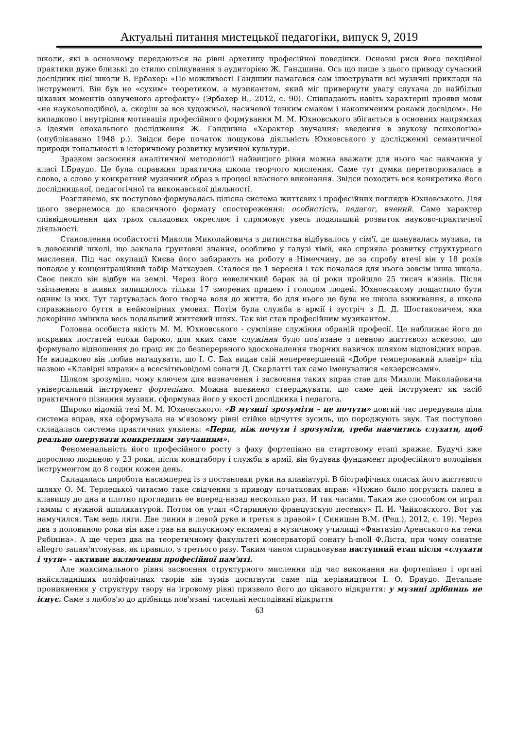Актуальні питання мистецької педагогіки, випуск 9, 2019
школи, які в основному передаються на рівні архетипу професійної поведінки. Основні риси його лекційної практики дуже близькі до стилю спілкування з аудиторією Ж. Гандшина. Ось що пише з цього приводу сучасний дослідник цієї школи В. Ербахер: «По можливості Гандшин намагався сам ілюструвати всі музичні приклади на інструменті. Він був не «сухим» теоретиком, а музикантом, який міг привернути увагу слухача до найбільш цікавих моментів озвученого артефакту» (Эрбахер В., 2012, с. 90). Співпадають навіть характерні прояви мови «не науковоподібної, а, скоріш за все художньої, насиченої тонким смаком і накопиченим роками досвідом». Не випадково і внутрішня мотивація професійного формування М. М. Юхновського збігається в основних напрямках з ідеями епохального дослідження Ж. Гандшина «Характер звучання: введення в звукову психологію» (опублікавано 1948 р.). Звідси бере початок пошукова діяльність Юхновського у дослідженні семантичної природи тональності в історичному розвитку музичної культури.
Зразком засвоєння аналітичної методології найвищого рівня можна вважати для нього час навчання у класі І.Браудо. Це була справжня практична школа творчого мислення. Саме тут думка перетворювалась в слово, а слово у конкретний музичний образ в процесі власного виконання. Звідси походить вся конкретика його дослідницької, педагогічної та виконавської діяльності.
Розглянемо, як поступово формувалась цілісна система життєвих і професійних поглядів Юхновського. Для цього звернемося до класичного формату спостереження: особистість, педагог, вчений. Саме характер співвідношення цих трьох складових окреслює і спрямовує увесь подальший розвиток науково-практичної діяльності.
Становлення особистості Миколи Миколайовича з дитинства відбувалось у сім'ї, де шанувалась музика, та в довоєнній школі, що заклала ґрунтовні знання, особливо у галузі хімії, яка сприяла розвитку структурного мислення. Під час окупації Києва його забирають на роботу в Німеччину, де за спробу втечі він у 18 років попадає у концентраційний табір Матхаузен. Сталося це 1 вересня і так почалася для нього зовсім інша школа. Своє пекло він відбув на землі. Через його невеличкий барак за ці роки пройшло 25 тисяч в'язнів. Після звільнення в живих залишилось тільки 17 зморених працею і голодом людей. Юхновському пощастило бути одним із них. Тут гартувалась його творча воля до життя, бо для нього це була не школа виживання, а школа справжнього буття в неймовірних умовах. Потім була служба в армії і зустріч з Д. Д. Шостаковичем, яка докорінно змінила весь подальший життєвий шлях. Так він став професійним музикантом.
Головна особиста якість М. М. Юхновського - сумлінне служіння обраній професії. Це наближає його до яскравих постатей епохи бароко, для яких саме служіння було пов'язане з певною життєвою аскезою, що формувало відношення до праці як до безперервного вдосконалення творчих навичок шляхом відповідних вправ. Не випадково він любив нагадувати, що І. С. Бах видав свій неперевершений «Добре темперований клавір» під назвою «Клавірні вправи» а всесвітньовідомі сонати Д. Скарлатті так само іменувалися «екзерсисами».
Цілком зрозуміло, чому ключем для визначення і засвоєння таких вправ став для Миколи Миколайовича універсальний інструмент фортепіано. Можна впевнено стверджувати, що саме цей інструмент як засіб практичного пізнання музики, сформував його у якості дослідника і педагога.
Широко відомій тезі М. М. Юхновського: «В музиці зрозуміти – це почути» довгий час передувала ціла система вправ, яка сформувала на м'язовому рівні стійке відчуття зусиль, що породжують звук. Так поступово складалась система практичних уявлень: «Перш, ніж почути і зрозуміти, треба навчитись слухати, щоб реально оперувати конкретним звучанням».
Феноменальність його професійного росту з фаху фортепіано на стартовому етапі вражає. Будучі вже дорослою людиною у 23 роки, після концтабору і служби в армії, він будував фундамент професійного володіння інструментом до 8 годин кожен день.
Складалась цяробота насамперед із з постановки руки на клавіатурі. В біографічних описах його життєвого шляху О. М. Терлецької читаємо таке свідчення з приводу початкових вправ: «Нужно было погрузить палец в клавишу до дна и плотно прогладить ее вперед-назад несколько раз. И так часами. Таким же способом он играл гаммы с нужной аппликатурой. Потом он учил «Старинную французскую песенку» П. И. Чайковского. Вот уж намучился. Там ведь лиги. Две линии в левой руке и третья в правой» ( Синицын В.М. (Ред.), 2012, с. 19). Через два з половиною роки він вже грав на випускному екзамені в музичному училищі «Фантазію Аренського на теми Рябініна». А ще через два на теоретичному факультеті консерваторії сонату h-moll Ф.Ліста, при чому сонатне allegro запам'ятовував, як правило, з третього разу. Таким чином спрацьовував наступний етап після «слухати і чути» - активне включення професійної пам'яті.
Але максимального рівня засвоєння структурного мислення під час виконання на фортепіано і органі найскладніших поліфонічних творів він зумів досягнути саме під керівництвом І. О. Браудо. Детальне проникнення у структуру твору на ігровому рівні призвело його до цікавого відкриття: у музиці дрібниць не існує. Саме з любов'ю до дрібниць пов'язані чисельні несподівані відкриття
63